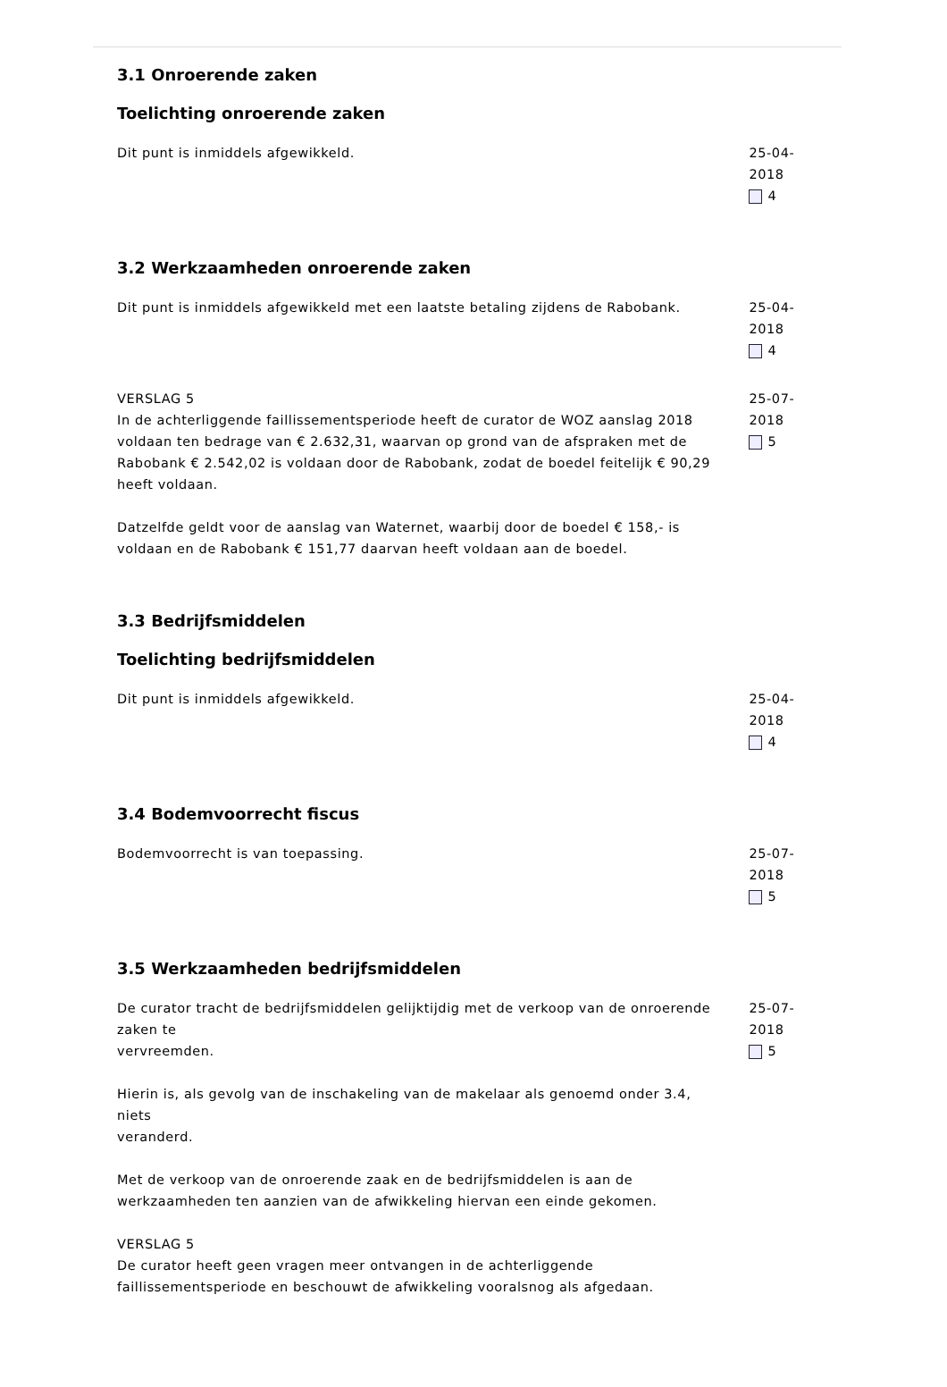3.1 Onroerende zaken
Toelichting onroerende zaken
Dit punt is inmiddels afgewikkeld. 25-04-2018
4
3.2 Werkzaamheden onroerende zaken
Dit punt is inmiddels afgewikkeld met een laatste betaling zijdens de Rabobank.
25-04-2018
4
VERSLAG 5
In de achterliggende faillissementsperiode heeft de curator de WOZ aanslag 2018 voldaan ten bedrage van € 2.632,31, waarvan op grond van de afspraken met de Rabobank € 2.542,02 is voldaan door de Rabobank, zodat de boedel feitelijk € 90,29 heeft voldaan.
Datzelfde geldt voor de aanslag van Waternet, waarbij door de boedel € 158,- is voldaan en de Rabobank € 151,77 daarvan heeft voldaan aan de boedel.
25-07-2018
5
3.3 Bedrijfsmiddelen
Toelichting bedrijfsmiddelen
Dit punt is inmiddels afgewikkeld. 25-04-2018
4
3.4 Bodemvoorrecht fiscus
Bodemvoorrecht is van toepassing. 25-07-2018
5
3.5 Werkzaamheden bedrijfsmiddelen
De curator tracht de bedrijfsmiddelen gelijktijdig met de verkoop van de onroerende zaken te
vervreemden.
Hierin is, als gevolg van de inschakeling van de makelaar als genoemd onder 3.4, niets
veranderd.
Met de verkoop van de onroerende zaak en de bedrijfsmiddelen is aan de werkzaamheden ten aanzien van de afwikkeling hiervan een einde gekomen.
VERSLAG 5
De curator heeft geen vragen meer ontvangen in de achterliggende faillissementsperiode en beschouwt de afwikkeling vooralsnog als afgedaan.
25-07-2018
5